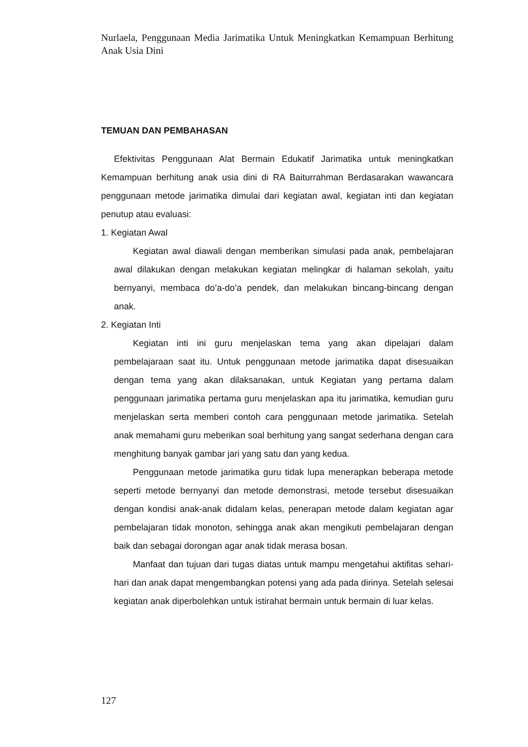Nurlaela, Penggunaan Media Jarimatika Untuk Meningkatkan Kemampuan Berhitung Anak Usia Dini
TEMUAN DAN PEMBAHASAN
Efektivitas Penggunaan Alat Bermain Edukatif Jarimatika untuk meningkatkan Kemampuan berhitung anak usia dini di RA Baiturrahman Berdasarakan wawancara penggunaan metode jarimatika dimulai dari kegiatan awal, kegiatan inti dan kegiatan penutup atau evaluasi:
1. Kegiatan Awal
Kegiatan awal diawali dengan memberikan simulasi pada anak, pembelajaran awal dilakukan dengan melakukan kegiatan melingkar di halaman sekolah, yaitu bernyanyi, membaca do’a-do’a pendek, dan melakukan bincang-bincang dengan anak.
2. Kegiatan Inti
Kegiatan inti ini guru menjelaskan tema yang akan dipelajari dalam pembelajaraan saat itu. Untuk penggunaan metode jarimatika dapat disesuaikan dengan tema yang akan dilaksanakan, untuk Kegiatan yang pertama dalam penggunaan jarimatika pertama guru menjelaskan apa itu jarimatika, kemudian guru menjelaskan serta memberi contoh cara penggunaan metode jarimatika. Setelah anak memahami guru meberikan soal berhitung yang sangat sederhana dengan cara menghitung banyak gambar jari yang satu dan yang kedua.
Penggunaan metode jarimatika guru tidak lupa menerapkan beberapa metode seperti metode bernyanyi dan metode demonstrasi, metode tersebut disesuaikan dengan kondisi anak-anak didalam kelas, penerapan metode dalam kegiatan agar pembelajaran tidak monoton, sehingga anak akan mengikuti pembelajaran dengan baik dan sebagai dorongan agar anak tidak merasa bosan.
Manfaat dan tujuan dari tugas diatas untuk mampu mengetahui aktifitas sehari-hari dan anak dapat mengembangkan potensi yang ada pada dirinya. Setelah selesai kegiatan anak diperbolehkan untuk istirahat bermain untuk bermain di luar kelas.
127